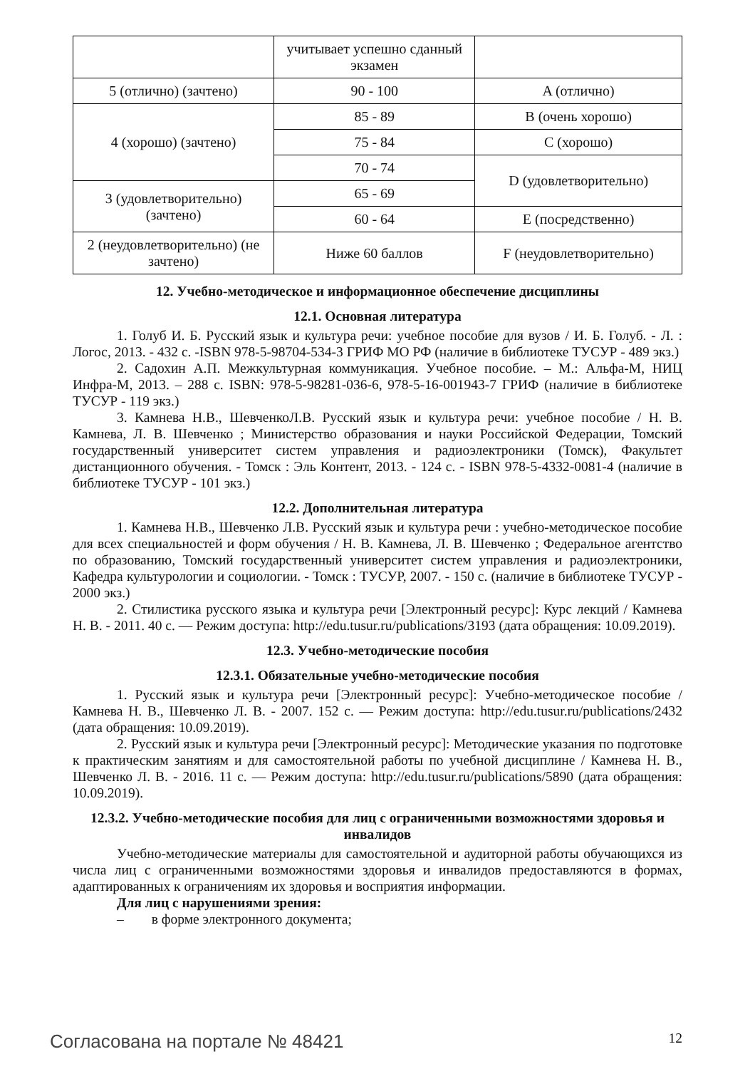| | учитывает успешно сданный экзамен | |
| 5 (отлично) (зачтено) | 90 - 100 | A (отлично) |
| 4 (хорошо) (зачтено) | 85 - 89 | B (очень хорошо) |
| | 75 - 84 | C (хорошо) |
| | 70 - 74 | D (удовлетворительно) |
| 3 (удовлетворительно) (зачтено) | 65 - 69 | |
| | 60 - 64 | E (посредственно) |
| 2 (неудовлетворительно) (не зачтено) | Ниже 60 баллов | F (неудовлетворительно) |
12. Учебно-методическое и информационное обеспечение дисциплины
12.1. Основная литература
1. Голуб И. Б. Русский язык и культура речи: учебное пособие для вузов / И. Б. Голуб. - Л. : Логос, 2013. - 432 с. -ISBN 978-5-98704-534-3 ГРИФ МО РФ (наличие в библиотеке ТУСУР - 489 экз.)
2. Садохин А.П. Межкультурная коммуникация. Учебное пособие. – М.: Альфа-М, НИЦ Инфра-М, 2013. – 288 с. ISBN: 978-5-98281-036-6, 978-5-16-001943-7 ГРИФ (наличие в библиотеке ТУСУР - 119 экз.)
3. Камнева Н.В., ШевченкоЛ.В. Русский язык и культура речи: учебное пособие / Н. В. Камнева, Л. В. Шевченко ; Министерство образования и науки Российской Федерации, Томский государственный университет систем управления и радиоэлектроники (Томск), Факультет дистанционного обучения. - Томск : Эль Контент, 2013. - 124 с. - ISBN 978-5-4332-0081-4 (наличие в библиотеке ТУСУР - 101 экз.)
12.2. Дополнительная литература
1. Камнева Н.В., Шевченко Л.В. Русский язык и культура речи : учебно-методическое пособие для всех специальностей и форм обучения / Н. В. Камнева, Л. В. Шевченко ; Федеральное агентство по образованию, Томский государственный университет систем управления и радиоэлектроники, Кафедра культурологии и социологии. - Томск : ТУСУР, 2007. - 150 с. (наличие в библиотеке ТУСУР - 2000 экз.)
2. Стилистика русского языка и культура речи [Электронный ресурс]: Курс лекций / Камнева Н. В. - 2011. 40 с. — Режим доступа: http://edu.tusur.ru/publications/3193 (дата обращения: 10.09.2019).
12.3. Учебно-методические пособия
12.3.1. Обязательные учебно-методические пособия
1. Русский язык и культура речи [Электронный ресурс]: Учебно-методическое пособие / Камнева Н. В., Шевченко Л. В. - 2007. 152 с. — Режим доступа: http://edu.tusur.ru/publications/2432 (дата обращения: 10.09.2019).
2. Русский язык и культура речи [Электронный ресурс]: Методические указания по подготовке к практическим занятиям и для самостоятельной работы по учебной дисциплине / Камнева Н. В., Шевченко Л. В. - 2016. 11 с. — Режим доступа: http://edu.tusur.ru/publications/5890 (дата обращения: 10.09.2019).
12.3.2. Учебно-методические пособия для лиц с ограниченными возможностями здоровья и инвалидов
Учебно-методические материалы для самостоятельной и аудиторной работы обучающихся из числа лиц с ограниченными возможностями здоровья и инвалидов предоставляются в формах, адаптированных к ограничениям их здоровья и восприятия информации.
Для лиц с нарушениями зрения:
– в форме электронного документа;
Согласована на портале № 48421 12